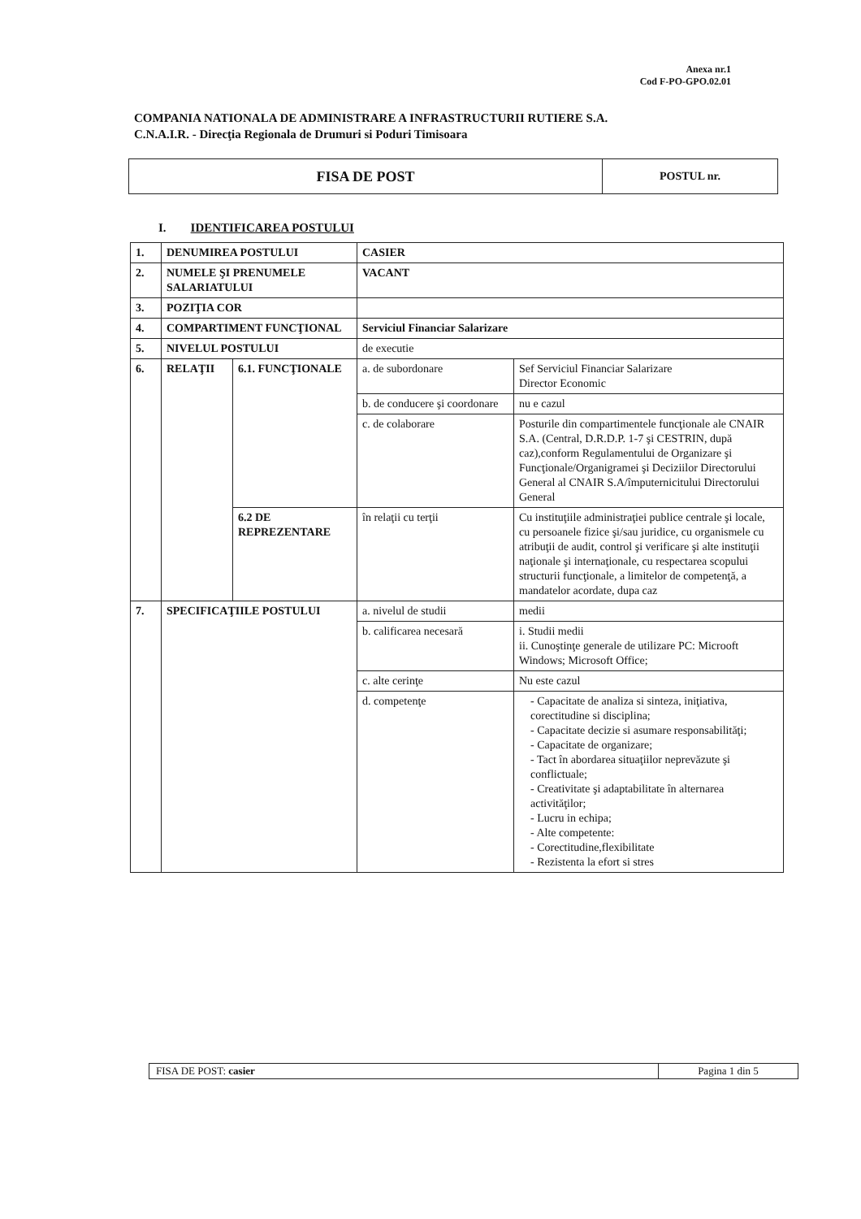Anexa nr.1
Cod F-PO-GPO.02.01
COMPANIA NATIONALA DE ADMINISTRARE A INFRASTRUCTURII RUTIERE S.A.
C.N.A.I.R. - Direcţia Regionala de Drumuri si Poduri Timisoara
| FISA DE POST | POSTUL nr. |
I. IDENTIFICAREA POSTULUI
| 1. | DENUMIREA POSTULUI | | CASIER | |
| 2. | NUMELE ŞI PRENUMELE SALARIATULUI | | VACANT | |
| 3. | POZIŢIA COR | | | |
| 4. | COMPARTIMENT FUNCŢIONAL | | Serviciul Financiar Salarizare | |
| 5. | NIVELUL POSTULUI | | de executie | |
| 6. | RELAŢII | 6.1. FUNCŢIONALE | a. de subordonare | Sef Serviciul Financiar Salarizare Director Economic |
| | | | b. de conducere şi coordonare | nu e cazul |
| | | | c. de colaborare | Posturile din compartimentele funcţionale ale CNAIR S.A. (Central, D.R.D.P. 1-7 şi CESTRIN, după caz),conform Regulamentului de Organizare şi Funcţionale/Organigramei şi Deciziilor Directorului General al CNAIR S.A/împuternicitului Directorului General |
| | | 6.2 DE REPREZENTARE | în relaţii cu terţii | Cu instituţiile administraţiei publice centrale şi locale, cu persoanele fizice şi/sau juridice, cu organismele cu atribuţii de audit, control şi verificare şi alte instituţii naţionale şi internaţionale, cu respectarea scopului structurii funcţionale, a limitelor de competenţă, a mandatelor acordate, dupa caz |
| 7. | SPECIFICAŢIILE POSTULUI | | a. nivelul de studii | medii |
| | | | b. calificarea necesară | i. Studii medii ii. Cunoştinţe generale de utilizare PC: Microoft Windows; Microsoft Office; |
| | | | c. alte cerinţe | Nu este cazul |
| | | | d. competenţe | - Capacitate de analiza si sinteza, iniţiativa, corectitudine si disciplina; - Capacitate decizie si asumare responsabilităţi; - Capacitate de organizare; - Tact în abordarea situaţiilor neprevăzute şi conflictuale; - Creativitate şi adaptabilitate în alternarea activităţilor; - Lucru in echipa; - Alte competente: - Corectitudine,flexibilitate - Rezistenta la efort si stres |
| FISA DE POST: casier | Pagina 1 din 5 |